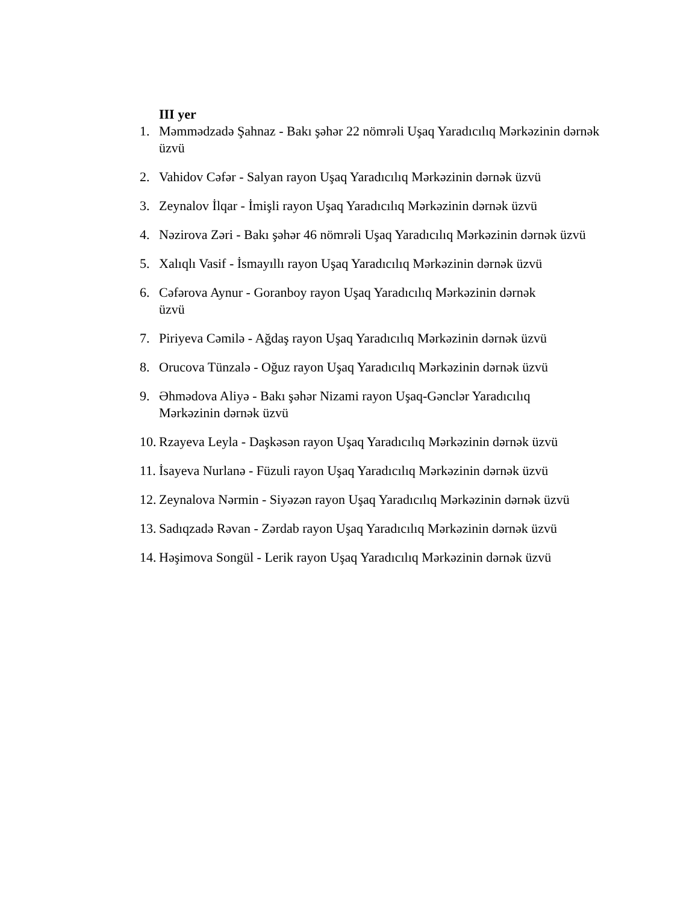III yer
1. Məmmədzadə Şahnaz - Bakı şəhər 22 nömrəli Uşaq Yaradıcılıq Mərkəzinin dərnək üzvü
2. Vahidov Cəfər - Salyan rayon Uşaq Yaradıcılıq Mərkəzinin dərnək üzvü
3. Zeynalov İlqar - İmişli rayon Uşaq Yaradıcılıq Mərkəzinin dərnək üzvü
4. Nəzirova Zəri - Bakı şəhər 46 nömrəli Uşaq Yaradıcılıq Mərkəzinin dərnək üzvü
5. Xalıqlı Vasif - İsmayıllı rayon Uşaq Yaradıcılıq Mərkəzinin dərnək üzvü
6. Cəfərova Aynur - Goranboy rayon Uşaq Yaradıcılıq Mərkəzinin dərnək
üzvü
7. Piriyeva Cəmilə - Ağdaş rayon Uşaq Yaradıcılıq Mərkəzinin dərnək üzvü
8. Orucova Tünzalə - Oğuz rayon Uşaq Yaradıcılıq Mərkəzinin dərnək üzvü
9. Əhmədova Aliyə - Bakı şəhər Nizami rayon Uşaq-Gənclər Yaradıcılıq
Mərkəzinin dərnək üzvü
10. Rzayeva Leyla - Daşkəsən rayon Uşaq Yaradıcılıq Mərkəzinin dərnək üzvü
11. İsayeva Nurlanə - Füzuli rayon Uşaq Yaradıcılıq Mərkəzinin dərnək üzvü
12. Zeynalova Nərmin - Siyəzən rayon Uşaq Yaradıcılıq Mərkəzinin dərnək üzvü
13. Sadıqzadə Rəvan - Zərdab rayon Uşaq Yaradıcılıq Mərkəzinin dərnək üzvü
14. Həşimova Songül - Lerik rayon Uşaq Yaradıcılıq Mərkəzinin dərnək üzvü